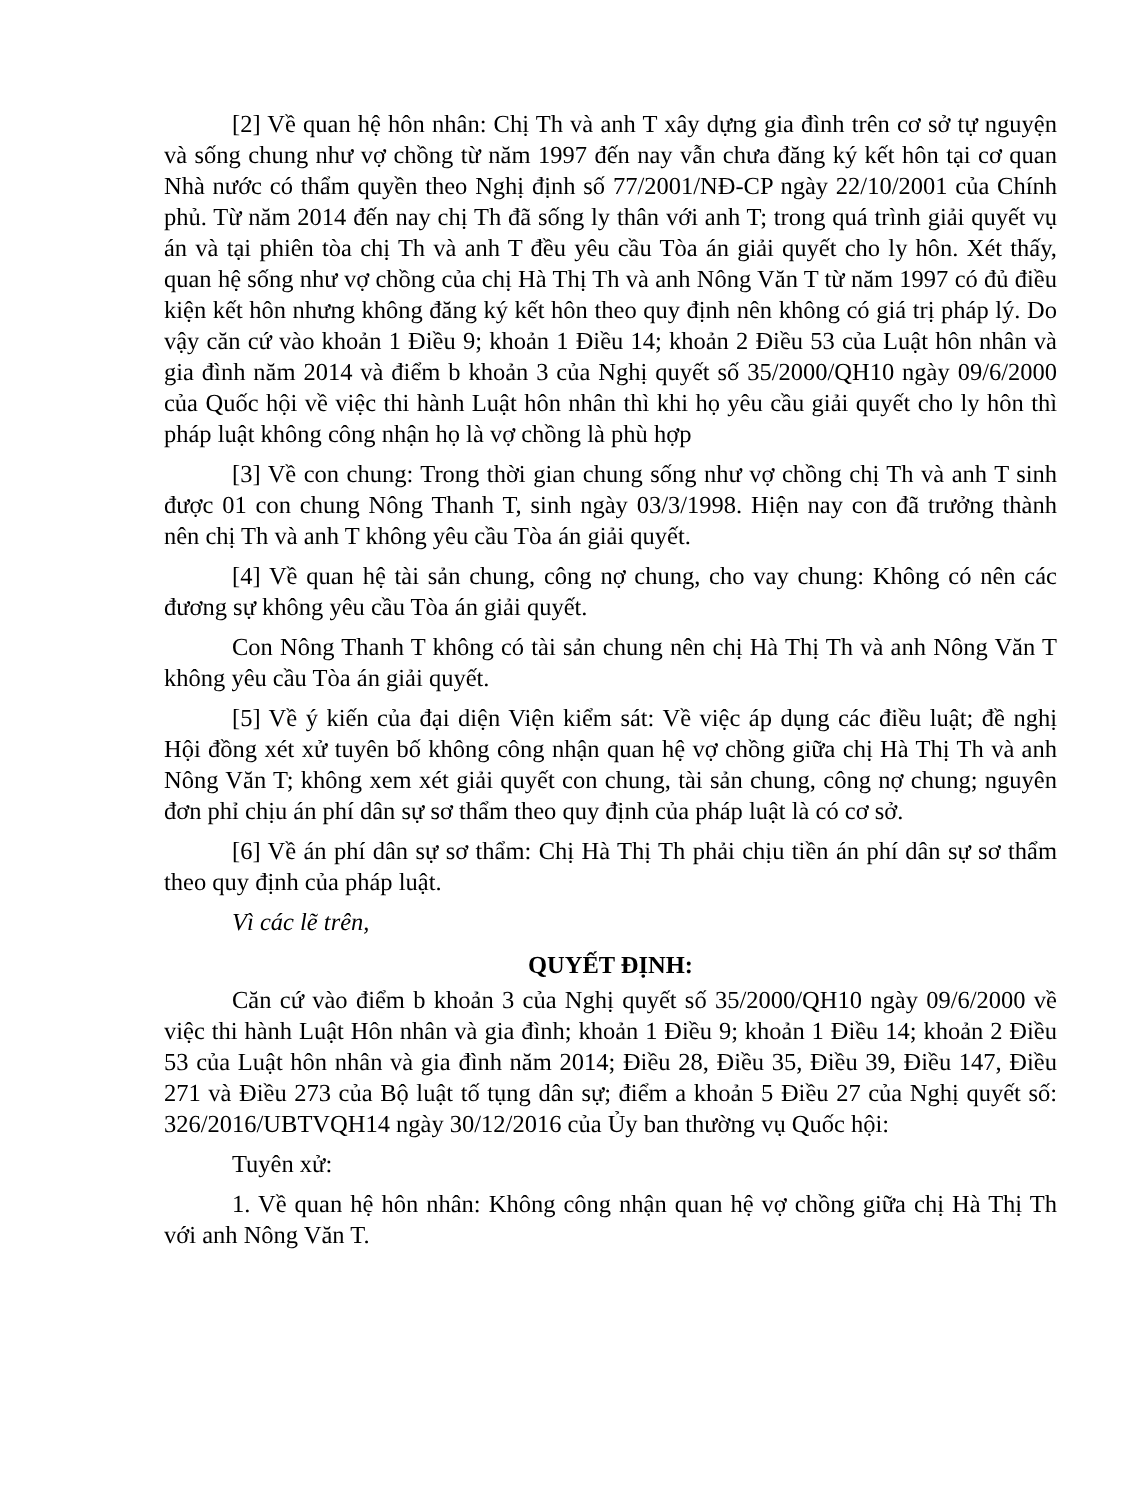[2] Về quan hệ hôn nhân: Chị Th và anh T xây dựng gia đình trên cơ sở tự nguyện và sống chung như vợ chồng từ năm 1997 đến nay vẫn chưa đăng ký kết hôn tại cơ quan Nhà nước có thẩm quyền theo Nghị định số 77/2001/NĐ-CP ngày 22/10/2001 của Chính phủ. Từ năm 2014 đến nay chị Th đã sống ly thân với anh T; trong quá trình giải quyết vụ án và tại phiên tòa chị Th và anh T đều yêu cầu Tòa án giải quyết cho ly hôn. Xét thấy, quan hệ sống như vợ chồng của chị Hà Thị Th và anh Nông Văn T từ năm 1997 có đủ điều kiện kết hôn nhưng không đăng ký kết hôn theo quy định nên không có giá trị pháp lý. Do vậy căn cứ vào khoản 1 Điều 9; khoản 1 Điều 14; khoản 2 Điều 53 của Luật hôn nhân và gia đình năm 2014 và điểm b khoản 3 của Nghị quyết số 35/2000/QH10 ngày 09/6/2000 của Quốc hội về việc thi hành Luật hôn nhân thì khi họ yêu cầu giải quyết cho ly hôn thì pháp luật không công nhận họ là vợ chồng là phù hợp
[3] Về con chung: Trong thời gian chung sống như vợ chồng chị Th và anh T sinh được 01 con chung Nông Thanh T, sinh ngày 03/3/1998. Hiện nay con đã trưởng thành nên chị Th và anh T không yêu cầu Tòa án giải quyết.
[4] Về quan hệ tài sản chung, công nợ chung, cho vay chung: Không có nên các đương sự không yêu cầu Tòa án giải quyết.
Con Nông Thanh T không có tài sản chung nên chị Hà Thị Th và anh Nông Văn T không yêu cầu Tòa án giải quyết.
[5] Về ý kiến của đại diện Viện kiểm sát: Về việc áp dụng các điều luật; đề nghị Hội đồng xét xử tuyên bố không công nhận quan hệ vợ chồng giữa chị Hà Thị Th và anh Nông Văn T; không xem xét giải quyết con chung, tài sản chung, công nợ chung; nguyên đơn phỉ chịu án phí dân sự sơ thẩm theo quy định của pháp luật là có cơ sở.
[6] Về án phí dân sự sơ thẩm: Chị Hà Thị Th phải chịu tiền án phí dân sự sơ thẩm theo quy định của pháp luật.
Vì các lẽ trên,
QUYẾT ĐỊNH:
Căn cứ vào điểm b khoản 3 của Nghị quyết số 35/2000/QH10 ngày 09/6/2000 về việc thi hành Luật Hôn nhân và gia đình; khoản 1 Điều 9; khoản 1 Điều 14; khoản 2 Điều 53 của Luật hôn nhân và gia đình năm 2014; Điều 28, Điều 35, Điều 39, Điều 147, Điều 271 và Điều 273 của Bộ luật tố tụng dân sự; điểm a khoản 5 Điều 27 của Nghị quyết số: 326/2016/UBTVQH14 ngày 30/12/2016 của Ủy ban thường vụ Quốc hội:
Tuyên xử:
1. Về quan hệ hôn nhân: Không công nhận quan hệ vợ chồng giữa chị Hà Thị Th với anh Nông Văn T.